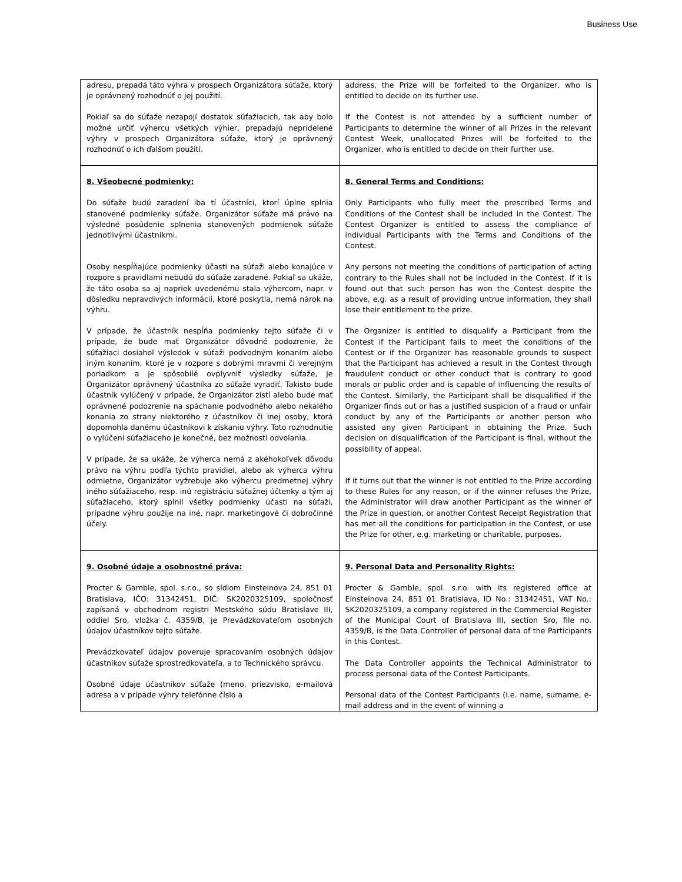Business Use
| adresu, prepadá táto výhra v prospech Organizátora súťaže, ktorý je oprávnený rozhodnúť o jej použití. Pokiaľ sa do súťaže nezapojí dostatok súťažiacich, tak aby bolo možné určiť výhercu všetkých výhier, prepadajú nepridelené výhry v prospech Organizátora súťaže, ktorý je oprávnený rozhodnúť o ich ďalšom použití. | address, the Prize will be forfeited to the Organizer, who is entitled to decide on its further use. If the Contest is not attended by a sufficient number of Participants to determine the winner of all Prizes in the relevant Contest Week, unallocated Prizes will be forfeited to the Organizer, who is entitled to decide on their further use. |
| 8. Všeobecné podmienky: Do súťaže budú zaradení iba tí účastníci, ktorí úplne splnia stanovené podmienky súťaže. Organizátor súťaže má právo na výsledné posúdenie splnenia stanovených podmienok súťaže jednotlivými účastníkmi. Osoby nespĺňajúce podmienky účasti na súťaži alebo konajúce v rozpore s pravidlami nebudú do súťaže zaradené. Pokiaľ sa ukáže, že táto osoba sa aj napriek uvedenému stala výhercom, napr. v dôsledku nepravdivých informácií, ktoré poskytla, nemá nárok na výhru. V prípade, že účastník nespĺňa podmienky tejto súťaže či v prípade, že bude mať Organizátor dôvodné podozrenie, že súťažiaci dosiahol výsledok v súťaži podvodným konaním alebo iným konaním, ktoré je v rozpore s dobrými mravmi či verejným poriadkom a je spôsobilé ovplyvniť výsledky súťaže, je Organizátor oprávnený účastníka zo súťaže vyradiť. Takisto bude účastník vylúčený v prípade, že Organizátor zistí alebo bude mať oprávnené podozrenie na spáchanie podvodného alebo nekalého konania zo strany niektorého z účastníkov či inej osoby, ktorá dopomohla danému účastníkovi k získaniu výhry. Toto rozhodnutie o vylúčení súťažiaceho je konečné, bez možnosti odvolania. V prípade, že sa ukáže, že výherca nemá z akéhokoľvek dôvodu právo na výhru podľa týchto pravidiel, alebo ak výherca výhru odmietne, Organizátor vyžrebuje ako výhercu predmetnej výhry iného súťažiaceho, resp. inú registráciu súťažnej účtenky a tým aj súťažiaceho, ktorý splnil všetky podmienky účasti na súťaži, prípadne výhru použije na iné, napr. marketingové či dobročinné účely. | 8. General Terms and Conditions: Only Participants who fully meet the prescribed Terms and Conditions of the Contest shall be included in the Contest. The Contest Organizer is entitled to assess the compliance of individual Participants with the Terms and Conditions of the Contest. Any persons not meeting the conditions of participation of acting contrary to the Rules shall not be included in the Contest. If it is found out that such person has won the Contest despite the above, e.g. as a result of providing untrue information, they shall lose their entitlement to the prize. The Organizer is entitled to disqualify a Participant from the Contest if the Participant fails to meet the conditions of the Contest or if the Organizer has reasonable grounds to suspect that the Participant has achieved a result in the Contest through fraudulent conduct or other conduct that is contrary to good morals or public order and is capable of influencing the results of the Contest. Similarly, the Participant shall be disqualified if the Organizer finds out or has a justified suspicion of a fraud or unfair conduct by any of the Participants or another person who assisted any given Participant in obtaining the Prize. Such decision on disqualification of the Participant is final, without the possibility of appeal. If it turns out that the winner is not entitled to the Prize according to these Rules for any reason, or if the winner refuses the Prize, the Administrator will draw another Participant as the winner of the Prize in question, or another Contest Receipt Registration that has met all the conditions for participation in the Contest, or use the Prize for other, e.g. marketing or charitable, purposes. |
| 9. Osobné údaje a osobnostné práva: Procter & Gamble, spol. s.r.o., so sídlom Einsteinova 24, 851 01 Bratislava, IČO: 31342451, DIČ: SK2020325109, spoločnosť zapísaná v obchodnom registri Mestského súdu Bratislave III, oddiel Sro, vložka č. 4359/B, je Prevádzkovateľom osobných údajov účastníkov tejto súťaže. Prevádzkovateľ údajov poveruje spracovaním osobných údajov účastníkov súťaže sprostredkovateľa, a to Technického správcu. Osobné údaje účastníkov súťaže (meno, priezvisko, e-mailová adresa a v prípade výhry telefónne číslo a | 9. Personal Data and Personality Rights: Procter & Gamble, spol. s.r.o. with its registered office at Einsteinova 24, 851 01 Bratislava, ID No.: 31342451, VAT No.: SK2020325109, a company registered in the Commercial Register of the Municipal Court of Bratislava III, section Sro, file no. 4359/B, is the Data Controller of personal data of the Participants in this Contest. The Data Controller appoints the Technical Administrator to process personal data of the Contest Participants. Personal data of the Contest Participants (i.e. name, surname, e-mail address and in the event of winning a |